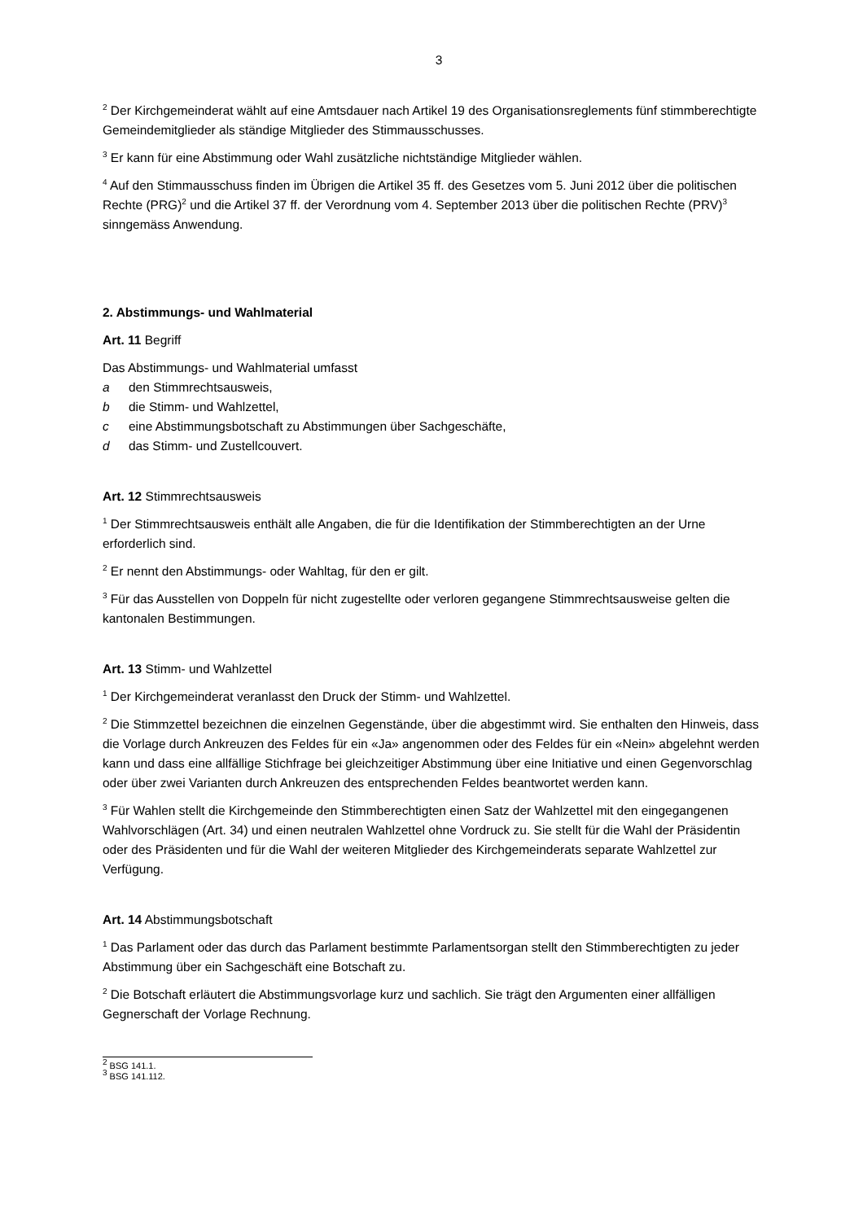3
<sup>2</sup> Der Kirchgemeinderat wählt auf eine Amtsdauer nach Artikel 19 des Organisationsreglements fünf stimmberechtigte Gemeindemitglieder als ständige Mitglieder des Stimmausschusses.
<sup>3</sup> Er kann für eine Abstimmung oder Wahl zusätzliche nichtständige Mitglieder wählen.
<sup>4</sup> Auf den Stimmausschuss finden im Übrigen die Artikel 35 ff. des Gesetzes vom 5. Juni 2012 über die politischen Rechte (PRG)<sup>2</sup> und die Artikel 37 ff. der Verordnung vom 4. September 2013 über die politischen Rechte (PRV)<sup>3</sup> sinngemäss Anwendung.
2. Abstimmungs- und Wahlmaterial
Art. 11 Begriff
Das Abstimmungs- und Wahlmaterial umfasst
a den Stimmrechtsausweis,
b die Stimm- und Wahlzettel,
c eine Abstimmungsbotschaft zu Abstimmungen über Sachgeschäfte,
d das Stimm- und Zustellcouvert.
Art. 12 Stimmrechtsausweis
<sup>1</sup> Der Stimmrechtsausweis enthält alle Angaben, die für die Identifikation der Stimmberechtigten an der Urne erforderlich sind.
<sup>2</sup> Er nennt den Abstimmungs- oder Wahltag, für den er gilt.
<sup>3</sup> Für das Ausstellen von Doppeln für nicht zugestellte oder verloren gegangene Stimmrechtsausweise gelten die kantonalen Bestimmungen.
Art. 13 Stimm- und Wahlzettel
<sup>1</sup> Der Kirchgemeinderat veranlasst den Druck der Stimm- und Wahlzettel.
<sup>2</sup> Die Stimmzettel bezeichnen die einzelnen Gegenstände, über die abgestimmt wird. Sie enthalten den Hinweis, dass die Vorlage durch Ankreuzen des Feldes für ein «Ja» angenommen oder des Feldes für ein «Nein» abgelehnt werden kann und dass eine allfällige Stichfrage bei gleichzeitiger Abstimmung über eine Initiative und einen Gegenvorschlag oder über zwei Varianten durch Ankreuzen des entsprechenden Feldes beantwortet werden kann.
<sup>3</sup> Für Wahlen stellt die Kirchgemeinde den Stimmberechtigten einen Satz der Wahlzettel mit den eingegangenen Wahlvorschlägen (Art. 34) und einen neutralen Wahlzettel ohne Vordruck zu. Sie stellt für die Wahl der Präsidentin oder des Präsidenten und für die Wahl der weiteren Mitglieder des Kirchgemeinderats separate Wahlzettel zur Verfügung.
Art. 14 Abstimmungsbotschaft
<sup>1</sup> Das Parlament oder das durch das Parlament bestimmte Parlamentsorgan stellt den Stimmberechtigten zu jeder Abstimmung über ein Sachgeschäft eine Botschaft zu.
<sup>2</sup> Die Botschaft erläutert die Abstimmungsvorlage kurz und sachlich. Sie trägt den Argumenten einer allfälligen Gegnerschaft der Vorlage Rechnung.
<sup>2</sup> BSG 141.1.
<sup>3</sup> BSG 141.112.